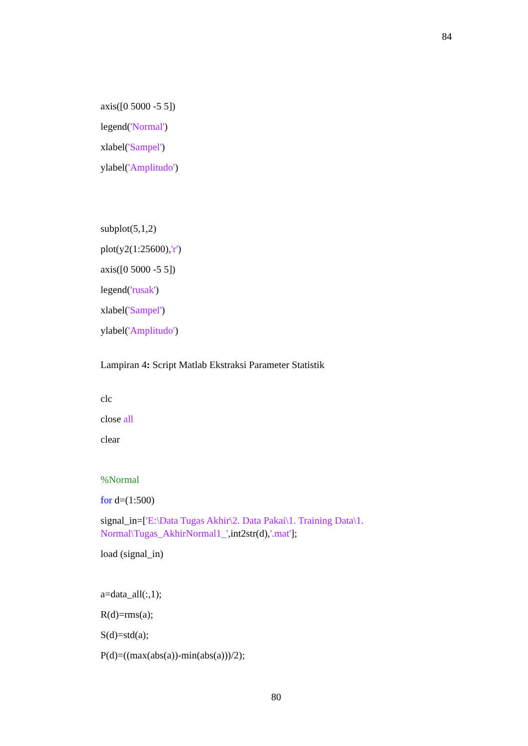84
axis([0 5000 -5 5])
legend('Normal')
xlabel('Sampel')
ylabel('Amplitudo')
subplot(5,1,2)
plot(y2(1:25600),'r')
axis([0 5000 -5 5])
legend('rusak')
xlabel('Sampel')
ylabel('Amplitudo')
Lampiran 4: Script Matlab Ekstraksi Parameter Statistik
clc
close all
clear
%Normal
for d=(1:500)
signal_in=['E:\Data Tugas Akhir\2. Data Pakai\1. Training Data\1. Normal\Tugas_AkhirNormal1_',int2str(d),'.mat'];
load (signal_in)
a=data_all(:,1);
R(d)=rms(a);
S(d)=std(a);
P(d)=((max(abs(a))-min(abs(a)))/2);
80